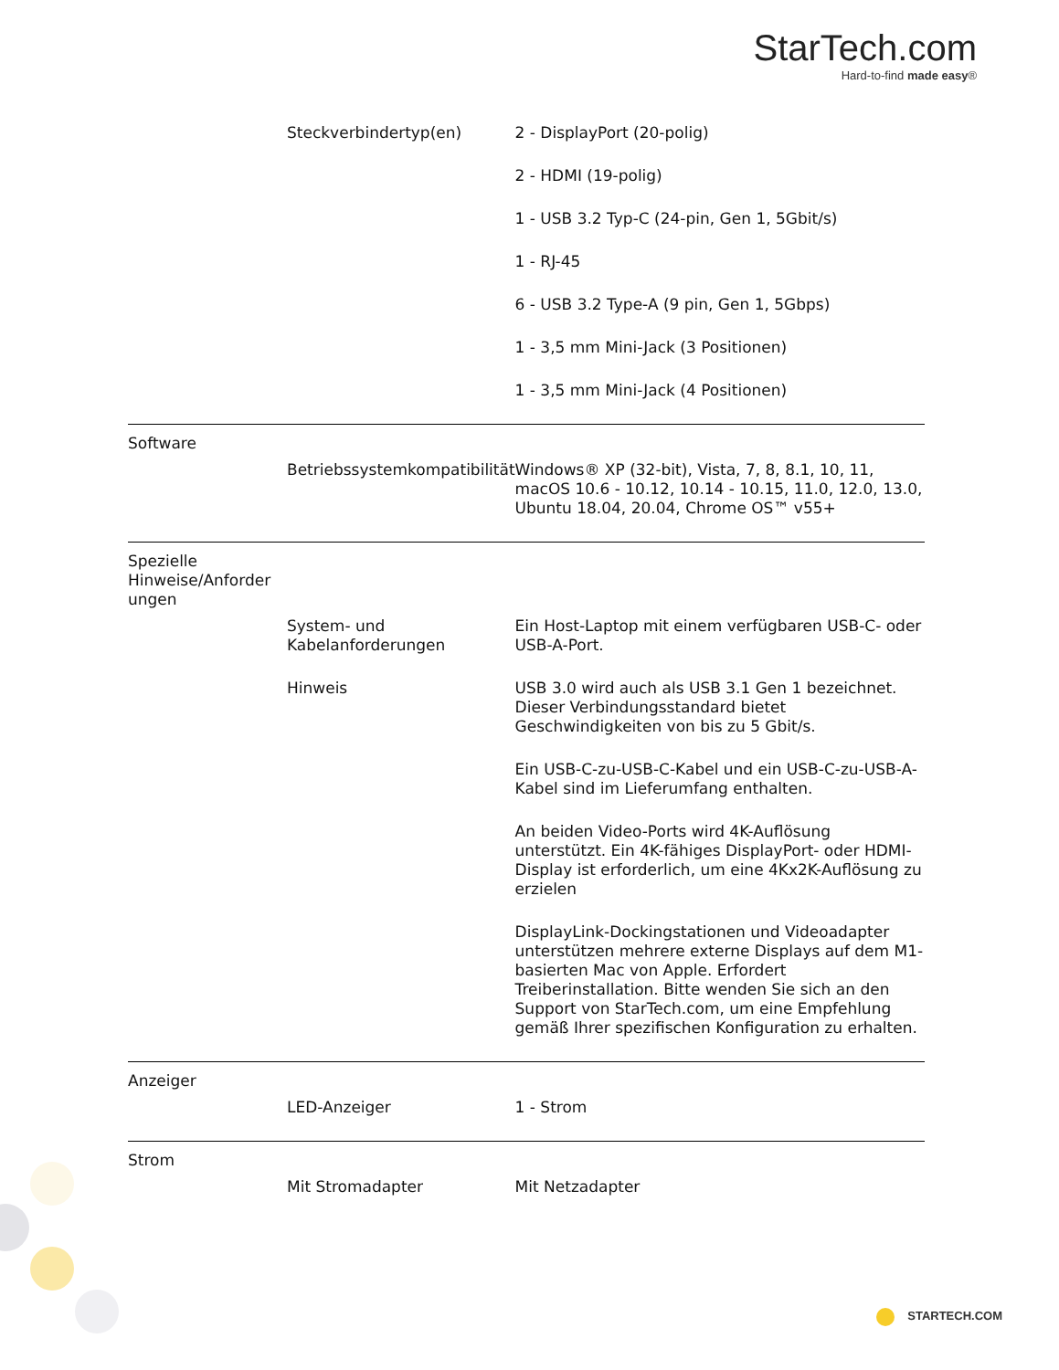StarTech.com
Hard-to-find made easy®
| | Steckverbindertyp(en) | 2 - DisplayPort (20-polig) |
| | | 2 - HDMI (19-polig) |
| | | 1 - USB 3.2 Typ-C (24-pin, Gen 1, 5Gbit/s) |
| | | 1 - RJ-45 |
| | | 6 - USB 3.2 Type-A (9 pin, Gen 1, 5Gbps) |
| | | 1 - 3,5 mm Mini-Jack (3 Positionen) |
| | | 1 - 3,5 mm Mini-Jack (4 Positionen) |
| Software | | |
| | Betriebssystemkompatibilität | Windows® XP (32-bit), Vista, 7, 8, 8.1, 10, 11, macOS 10.6 - 10.12, 10.14 - 10.15, 11.0, 12.0, 13.0, Ubuntu 18.04, 20.04, Chrome OS™ v55+ |
| Spezielle Hinweise/Anforder ungen | | |
| | System- und Kabelanforderungen | Ein Host-Laptop mit einem verfügbaren USB-C- oder USB-A-Port. |
| | Hinweis | USB 3.0 wird auch als USB 3.1 Gen 1 bezeichnet. Dieser Verbindungsstandard bietet Geschwindigkeiten von bis zu 5 Gbit/s. |
| | | Ein USB-C-zu-USB-C-Kabel und ein USB-C-zu-USB-A-Kabel sind im Lieferumfang enthalten. |
| | | An beiden Video-Ports wird 4K-Auflösung unterstützt. Ein 4K-fähiges DisplayPort- oder HDMI-Display ist erforderlich, um eine 4Kx2K-Auflösung zu erzielen |
| | | DisplayLink-Dockingstationen und Videoadapter unterstützen mehrere externe Displays auf dem M1-basierten Mac von Apple. Erfordert Treiberinstallation. Bitte wenden Sie sich an den Support von StarTech.com, um eine Empfehlung gemäß Ihrer spezifischen Konfiguration zu erhalten. |
| Anzeiger | | |
| | LED-Anzeiger | 1 - Strom |
| Strom | | |
| | Mit Stromadapter | Mit Netzadapter |
STARTECH.COM